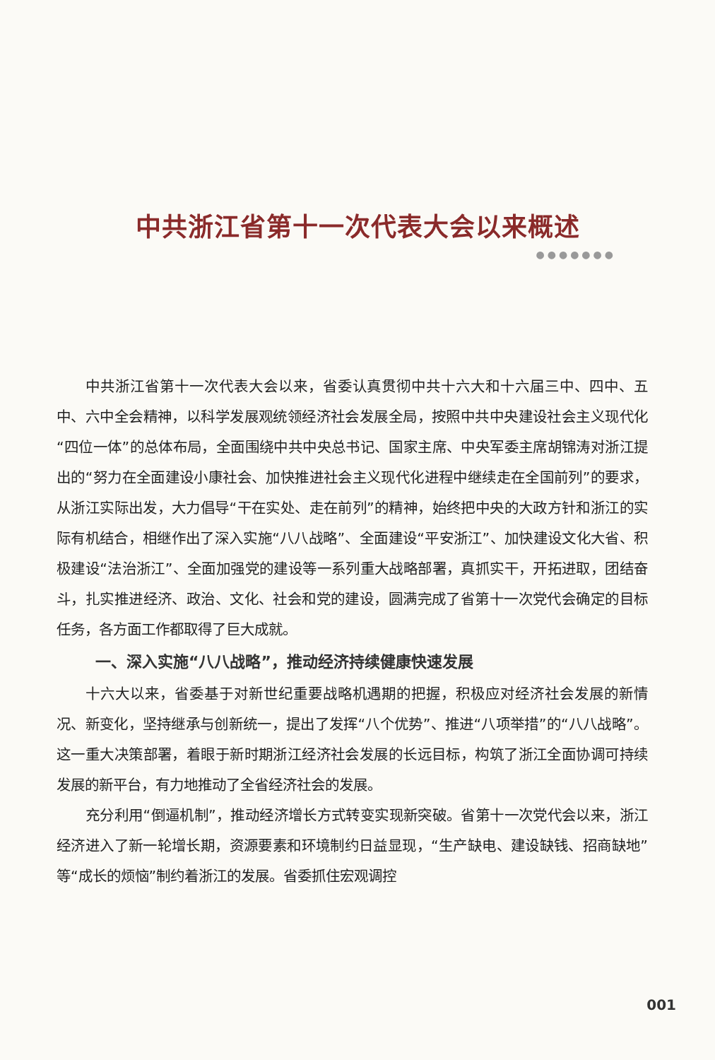中共浙江省第十一次代表大会以来概述
●●●●●●●
中共浙江省第十一次代表大会以来，省委认真贯彻中共十六大和十六届三中、四中、五中、六中全会精神，以科学发展观统领经济社会发展全局，按照中共中央建设社会主义现代化“四位一体”的总体布局，全面围绕中共中央总书记、国家主席、中央军委主席胡锦涛对浙江提出的“努力在全面建设小康社会、加快推进社会主义现代化进程中继续走在全国前列”的要求，从浙江实际出发，大力倡导“干在实处、走在前列”的精神，始终把中央的大政方针和浙江的实际有机结合，相继作出了深入实施“八八战略”、全面建设“平安浙江”、加快建设文化大省、积极建设“法治浙江”、全面加强党的建设等一系列重大战略部署，真抓实干，开拓进取，团结奋斗，扎实推进经济、政治、文化、社会和党的建设，圆满完成了省第十一次党代会确定的目标任务，各方面工作都取得了巨大成就。
一、深入实施“八八战略”，推动经济持续健康快速发展
十六大以来，省委基于对新世纪重要战略机遇期的把握，积极应对经济社会发展的新情况、新变化，坚持继承与创新统一，提出了发挥“八个优势”、推进“八项举措”的“八八战略”。这一重大决策部署，着眼于新时期浙江经济社会发展的长远目标，构筑了浙江全面协调可持续发展的新平台，有力地推动了全省经济社会的发展。
充分利用“倒逼机制”，推动经济增长方式转变实现新突破。省第十一次党代会以来，浙江经济进入了新一轮增长期，资源要素和环境制约日益显现，“生产缺电、建设缺钱、招商缺地”等“成长的烦恼”制约着浙江的发展。省委抓住宏观调控
001